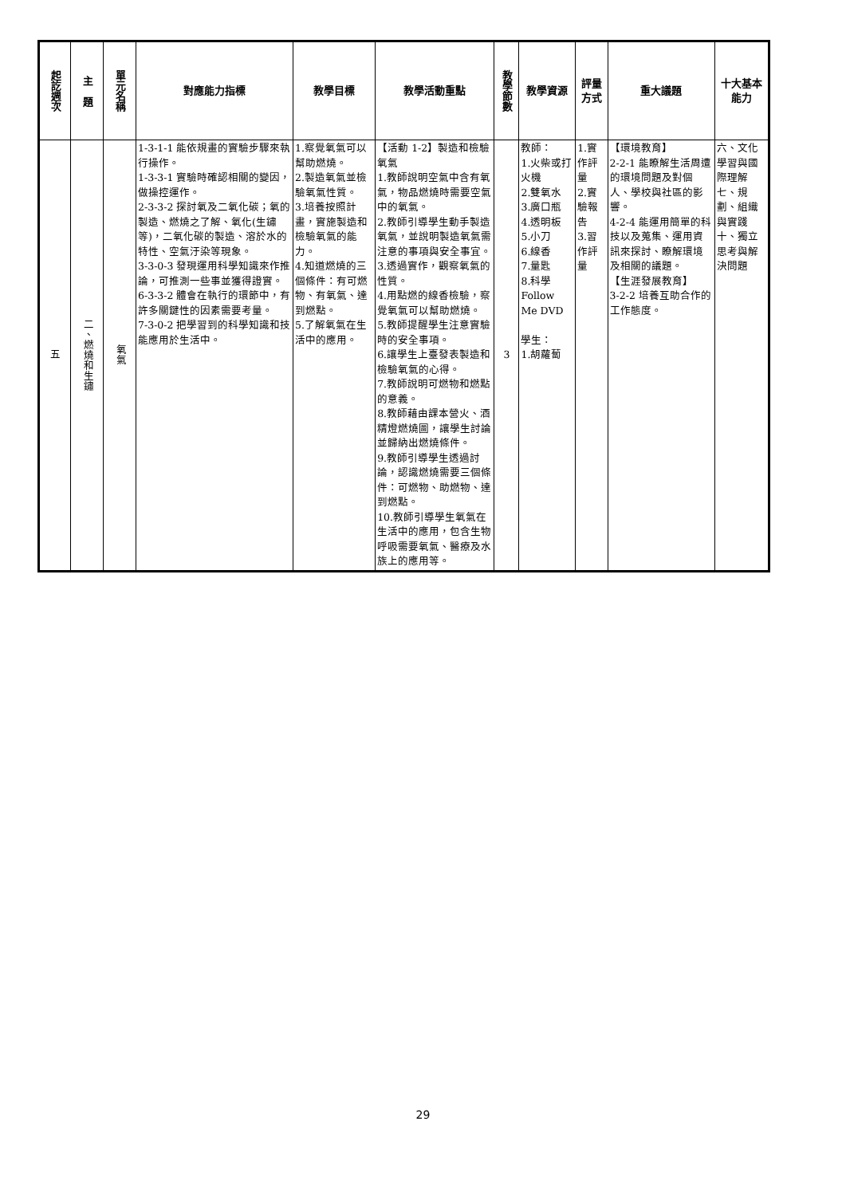| 起訖週次 | 主 題 | 單元名稱 | 對應能力指標 | 教學目標 | 教學活動重點 | 教學節數 | 教學資源 | 評量 方式 | 重大議題 | 十大基本能力 |
| --- | --- | --- | --- | --- | --- | --- | --- | --- | --- | --- |
| 五 | 二、燃燒和生鏽 | 氧氣 | 1-3-1-1 能依規畫的實驗步驟來執行操作。 1-3-3-1 實驗時確認相關的變因，做操控運作。 2-3-3-2 探討氧及二氧化碳；氧的製造、燃燒之了解、氧化(生鏽等)，二氧化碳的製造、溶於水的特性、空氣汙染等現象。 3-3-0-3 發現運用科學知識來作推論，可推測一些事並獲得證實。 6-3-3-2 體會在執行的環節中，有許多關鍵性的因素需要考量。 7-3-0-2 把學習到的科學知識和技能應用於生活中。 | 1.察覺氧氣可以幫助燃燒。 2.製造氧氣並檢驗氧氣性質。 3.培養按照計畫，實施製造和檢驗氧氣的能力。 4.知道燃燒的三個條件：有可燃物、有氧氣、達到燃點。 5.了解氧氣在生活中的應用。 | 【活動 1-2】製造和檢驗氧氣 1.教師說明空氣中含有氧氣，物品燃燒時需要空氣中的氧氣。 2.教師引導學生動手製造氧氣，並說明製造氧氣需注意的事項與安全事宜。 3.透過實作，觀察氧氣的性質。 4.用點燃的線香檢驗，察覺氧氣可以幫助燃燒。 5.教師提醒學生注意實驗時的安全事項。 6.讓學生上臺發表製造和檢驗氧氣的心得。 7.教師說明可燃物和燃點的意義。 8.教師藉由課本營火、酒精燈燃燒圖，讓學生討論並歸納出燃燒條件。 9.教師引導學生透過討論，認識燃燒需要三個條件：可燃物、助燃物、達到燃點。 10.教師引導學生氧氣在生活中的應用，包含生物呼吸需要氧氣、醫療及水族上的應用等。 | 3 | 教師： 1.火柴或打火機 2.雙氧水 3.廣口瓶 4.透明板 5.小刀 6.線香 7.量匙 8.科學 Follow Me DVD 學生： 1.胡蘿蔔 | 1.實作評量 2.實驗報告 3.習作評量 | 【環境教育】 2-2-1 能瞭解生活周遭的環境問題及對個人、學校與社區的影響。 4-2-4 能運用簡單的科技以及蒐集、運用資訊來探討、瞭解環境及相關的議題。 【生涯發展教育】 3-2-2 培養互助合作的工作態度。 | 六、文化學習與國際理解 七、規劃、組織與實踐 十、獨立思考與解決問題 |
29